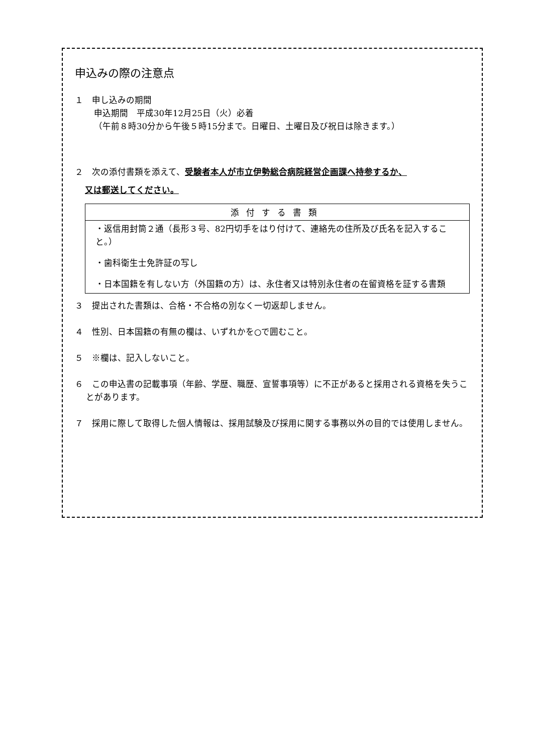申込みの際の注意点
１　申し込みの期間
申込期間　平成30年12月25日（火）必着
（午前８時30分から午後５時15分まで。日曜日、土曜日及び祝日は除きます。）
２　次の添付書類を添えて、受験者本人が市立伊勢総合病院経営企画課へ持参するか、
又は郵送してください。
| 添付する書類 |
| --- |
| ・返信用封筒２通（長形３号、82円切手をはり付けて、連絡先の住所及び氏名を記入すること。） ・歯科衛生士免許証の写し ・日本国籍を有しない方（外国籍の方）は、永住者又は特別永住者の在留資格を証する書類 |
３　提出された書類は、合格・不合格の別なく一切返却しません。
４　性別、日本国籍の有無の欄は、いずれかを○で囲むこと。
５　※欄は、記入しないこと。
６　この申込書の記載事項（年齢、学歴、職歴、宣誓事項等）に不正があると採用される資格を失うことがあります。
７　採用に際して取得した個人情報は、採用試験及び採用に関する事務以外の目的では使用しません。